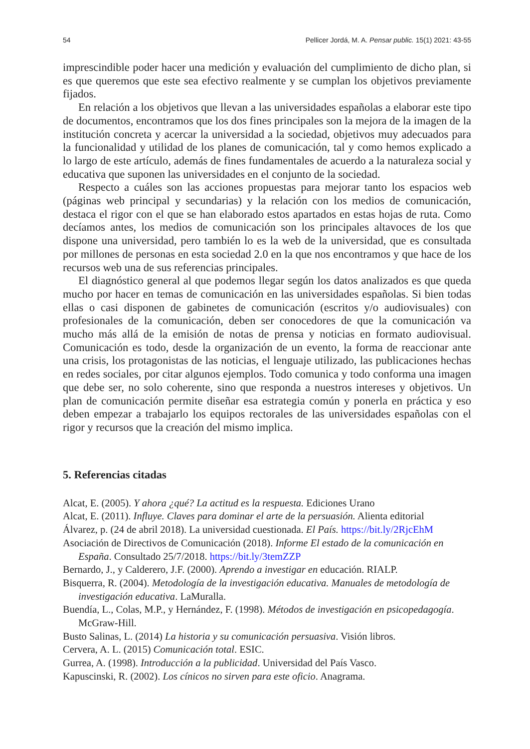54 Pellicer Jordá, M. A. Pensar public. 15(1) 2021: 43-55
imprescindible poder hacer una medición y evaluación del cumplimiento de dicho plan, si es que queremos que este sea efectivo realmente y se cumplan los objetivos previamente fijados.
En relación a los objetivos que llevan a las universidades españolas a elaborar este tipo de documentos, encontramos que los dos fines principales son la mejora de la imagen de la institución concreta y acercar la universidad a la sociedad, objetivos muy adecuados para la funcionalidad y utilidad de los planes de comunicación, tal y como hemos explicado a lo largo de este artículo, además de fines fundamentales de acuerdo a la naturaleza social y educativa que suponen las universidades en el conjunto de la sociedad.
Respecto a cuáles son las acciones propuestas para mejorar tanto los espacios web (páginas web principal y secundarias) y la relación con los medios de comunicación, destaca el rigor con el que se han elaborado estos apartados en estas hojas de ruta. Como decíamos antes, los medios de comunicación son los principales altavoces de los que dispone una universidad, pero también lo es la web de la universidad, que es consultada por millones de personas en esta sociedad 2.0 en la que nos encontramos y que hace de los recursos web una de sus referencias principales.
El diagnóstico general al que podemos llegar según los datos analizados es que queda mucho por hacer en temas de comunicación en las universidades españolas. Si bien todas ellas o casi disponen de gabinetes de comunicación (escritos y/o audiovisuales) con profesionales de la comunicación, deben ser conocedores de que la comunicación va mucho más allá de la emisión de notas de prensa y noticias en formato audiovisual. Comunicación es todo, desde la organización de un evento, la forma de reaccionar ante una crisis, los protagonistas de las noticias, el lenguaje utilizado, las publicaciones hechas en redes sociales, por citar algunos ejemplos. Todo comunica y todo conforma una imagen que debe ser, no solo coherente, sino que responda a nuestros intereses y objetivos. Un plan de comunicación permite diseñar esa estrategia común y ponerla en práctica y eso deben empezar a trabajarlo los equipos rectorales de las universidades españolas con el rigor y recursos que la creación del mismo implica.
5. Referencias citadas
Alcat, E. (2005). Y ahora ¿qué? La actitud es la respuesta. Ediciones Urano
Alcat, E. (2011). Influye. Claves para dominar el arte de la persuasión. Alienta editorial
Álvarez, p. (24 de abril 2018). La universidad cuestionada. El País. https://bit.ly/2RjcEhM
Asociación de Directivos de Comunicación (2018). Informe El estado de la comunicación en España. Consultado 25/7/2018. https://bit.ly/3temZZP
Bernardo, J., y Calderero, J.F. (2000). Aprendo a investigar en educación. RIALP.
Bisquerra, R. (2004). Metodología de la investigación educativa. Manuales de metodología de investigación educativa. LaMuralla.
Buendía, L., Colas, M.P., y Hernández, F. (1998). Métodos de investigación en psicopedagogía. McGraw-Hill.
Busto Salinas, L. (2014) La historia y su comunicación persuasiva. Visión libros.
Cervera, A. L. (2015) Comunicación total. ESIC.
Gurrea, A. (1998). Introducción a la publicidad. Universidad del País Vasco.
Kapuscinski, R. (2002). Los cínicos no sirven para este oficio. Anagrama.